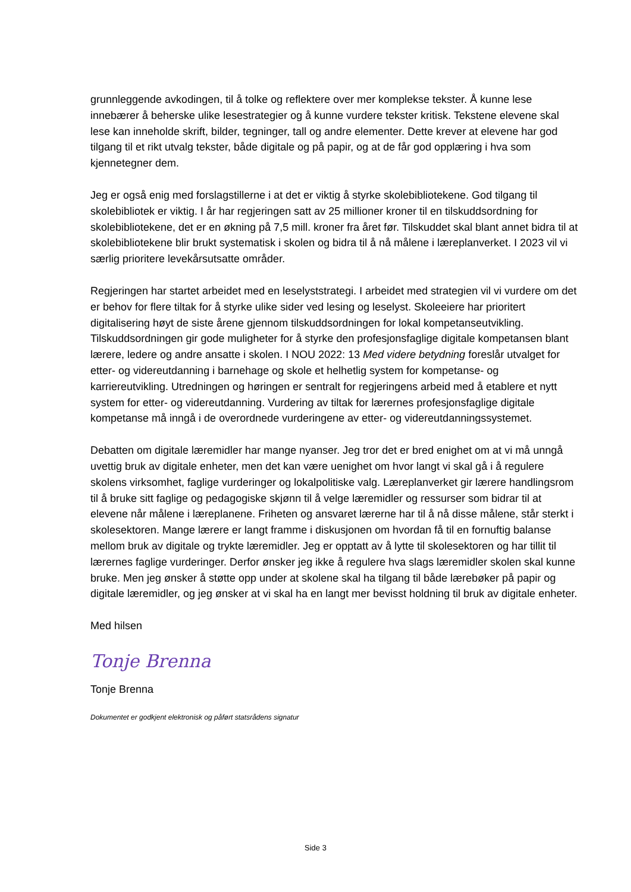grunnleggende avkodingen, til å tolke og reflektere over mer komplekse tekster. Å kunne lese innebærer å beherske ulike lesestrategier og å kunne vurdere tekster kritisk. Tekstene elevene skal lese kan inneholde skrift, bilder, tegninger, tall og andre elementer. Dette krever at elevene har god tilgang til et rikt utvalg tekster, både digitale og på papir, og at de får god opplæring i hva som kjennetegner dem.
Jeg er også enig med forslagstillerne i at det er viktig å styrke skolebibliotekene. God tilgang til skolebibliotek er viktig. I år har regjeringen satt av 25 millioner kroner til en tilskuddsordning for skolebibliotekene, det er en økning på 7,5 mill. kroner fra året før. Tilskuddet skal blant annet bidra til at skolebibliotekene blir brukt systematisk i skolen og bidra til å nå målene i læreplanverket. I 2023 vil vi særlig prioritere levekårsutsatte områder.
Regjeringen har startet arbeidet med en leselyststrategi. I arbeidet med strategien vil vi vurdere om det er behov for flere tiltak for å styrke ulike sider ved lesing og leselyst. Skoleeiere har prioritert digitalisering høyt de siste årene gjennom tilskuddsordningen for lokal kompetanseutvikling. Tilskuddsordningen gir gode muligheter for å styrke den profesjonsfaglige digitale kompetansen blant lærere, ledere og andre ansatte i skolen. I NOU 2022: 13 Med videre betydning foreslår utvalget for etter- og videreutdanning i barnehage og skole et helhetlig system for kompetanse- og karriereutvikling. Utredningen og høringen er sentralt for regjeringens arbeid med å etablere et nytt system for etter- og videreutdanning. Vurdering av tiltak for lærernes profesjonsfaglige digitale kompetanse må inngå i de overordnede vurderingene av etter- og videreutdanningssystemet.
Debatten om digitale læremidler har mange nyanser. Jeg tror det er bred enighet om at vi må unngå uvettig bruk av digitale enheter, men det kan være uenighet om hvor langt vi skal gå i å regulere skolens virksomhet, faglige vurderinger og lokalpolitiske valg. Læreplanverket gir lærere handlingsrom til å bruke sitt faglige og pedagogiske skjønn til å velge læremidler og ressurser som bidrar til at elevene når målene i læreplanene. Friheten og ansvaret lærerne har til å nå disse målene, står sterkt i skolesektoren. Mange lærere er langt framme i diskusjonen om hvordan få til en fornuftig balanse mellom bruk av digitale og trykte læremidler. Jeg er opptatt av å lytte til skolesektoren og har tillit til lærernes faglige vurderinger. Derfor ønsker jeg ikke å regulere hva slags læremidler skolen skal kunne bruke. Men jeg ønsker å støtte opp under at skolene skal ha tilgang til både lærebøker på papir og digitale læremidler, og jeg ønsker at vi skal ha en langt mer bevisst holdning til bruk av digitale enheter.
Med hilsen
Tonje Brenna
Tonje Brenna
Dokumentet er godkjent elektronisk og påført statsrådens signatur
Side 3